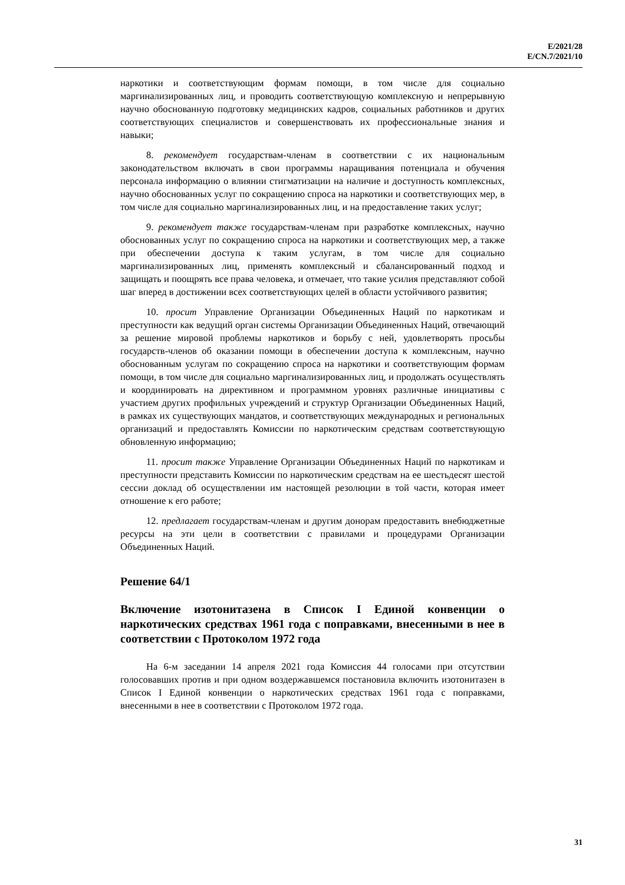E/2021/28
E/CN.7/2021/10
наркотики и соответствующим формам помощи, в том числе для социально маргинализированных лиц, и проводить соответствующую комплексную и непрерывную научно обоснованную подготовку медицинских кадров, социальных работников и других соответствующих специалистов и совершенствовать их профессиональные знания и навыки;
8. рекомендует государствам-членам в соответствии с их национальным законодательством включать в свои программы наращивания потенциала и обучения персонала информацию о влиянии стигматизации на наличие и доступность комплексных, научно обоснованных услуг по сокращению спроса на наркотики и соответствующих мер, в том числе для социально маргинализированных лиц, и на предоставление таких услуг;
9. рекомендует также государствам-членам при разработке комплексных, научно обоснованных услуг по сокращению спроса на наркотики и соответствующих мер, а также при обеспечении доступа к таким услугам, в том числе для социально маргинализированных лиц, применять комплексный и сбалансированный подход и защищать и поощрять все права человека, и отмечает, что такие усилия представляют собой шаг вперед в достижении всех соответствующих целей в области устойчивого развития;
10. просит Управление Организации Объединенных Наций по наркотикам и преступности как ведущий орган системы Организации Объединенных Наций, отвечающий за решение мировой проблемы наркотиков и борьбу с ней, удовлетворять просьбы государств-членов об оказании помощи в обеспечении доступа к комплексным, научно обоснованным услугам по сокращению спроса на наркотики и соответствующим формам помощи, в том числе для социально маргинализированных лиц, и продолжать осуществлять и координировать на директивном и программном уровнях различные инициативы с участием других профильных учреждений и структур Организации Объединенных Наций, в рамках их существующих мандатов, и соответствующих международных и региональных организаций и предоставлять Комиссии по наркотическим средствам соответствующую обновленную информацию;
11. просит также Управление Организации Объединенных Наций по наркотикам и преступности представить Комиссии по наркотическим средствам на ее шестьдесят шестой сессии доклад об осуществлении им настоящей резолюции в той части, которая имеет отношение к его работе;
12. предлагает государствам-членам и другим донорам предоставить внебюджетные ресурсы на эти цели в соответствии с правилами и процедурами Организации Объединенных Наций.
Решение 64/1
Включение изотонитазена в Список I Единой конвенции о наркотических средствах 1961 года с поправками, внесенными в нее в соответствии с Протоколом 1972 года
На 6-м заседании 14 апреля 2021 года Комиссия 44 голосами при отсутствии голосовавших против и при одном воздержавшемся постановила включить изотонитазен в Список I Единой конвенции о наркотических средствах 1961 года с поправками, внесенными в нее в соответствии с Протоколом 1972 года.
31